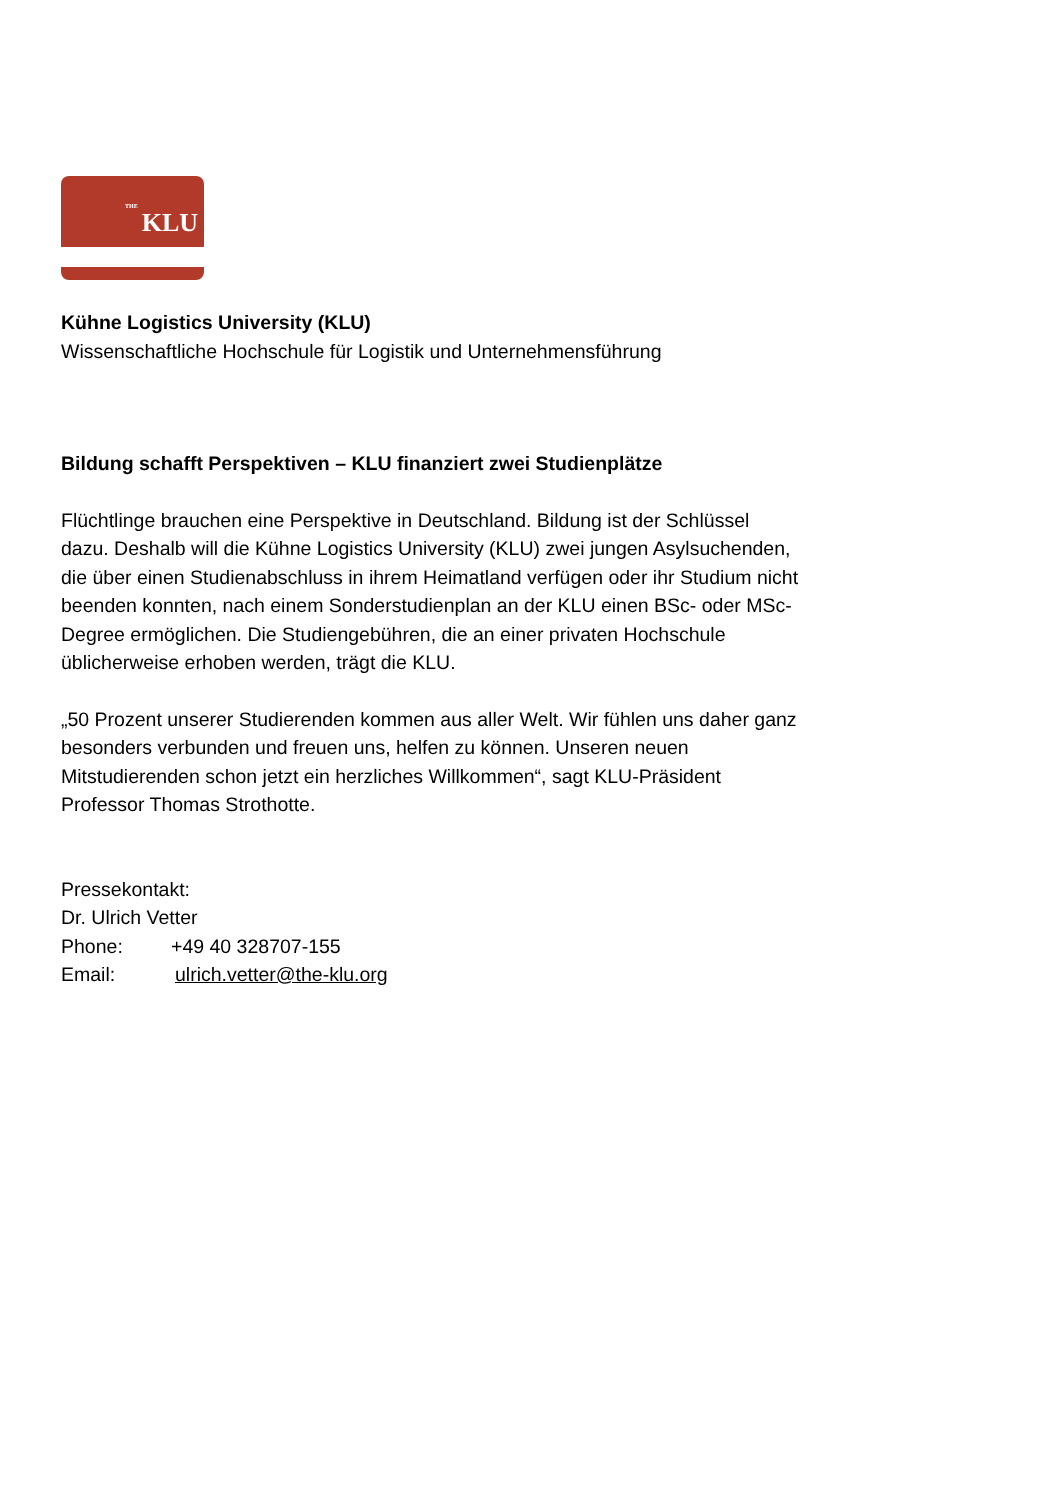THE KLU
Kühne Logistics University (KLU)
Wissenschaftliche Hochschule für Logistik und Unternehmensführung
Bildung schafft Perspektiven – KLU finanziert zwei Studienplätze
Flüchtlinge brauchen eine Perspektive in Deutschland. Bildung ist der Schlüssel
dazu. Deshalb will die Kühne Logistics University (KLU) zwei jungen Asylsuchenden,
die über einen Studienabschluss in ihrem Heimatland verfügen oder ihr Studium nicht
beenden konnten, nach einem Sonderstudienplan an der KLU einen BSc- oder MSc-
Degree ermöglichen. Die Studiengebühren, die an einer privaten Hochschule
üblicherweise erhoben werden, trägt die KLU.
„50 Prozent unserer Studierenden kommen aus aller Welt. Wir fühlen uns daher ganz
besonders verbunden und freuen uns, helfen zu können. Unseren neuen
Mitstudierenden schon jetzt ein herzliches Willkommen“, sagt KLU-Präsident
Professor Thomas Strothotte.
Pressekontakt:
Dr. Ulrich Vetter
Phone: +49 40 328707-155
Email: ulrich.vetter@the-klu.org